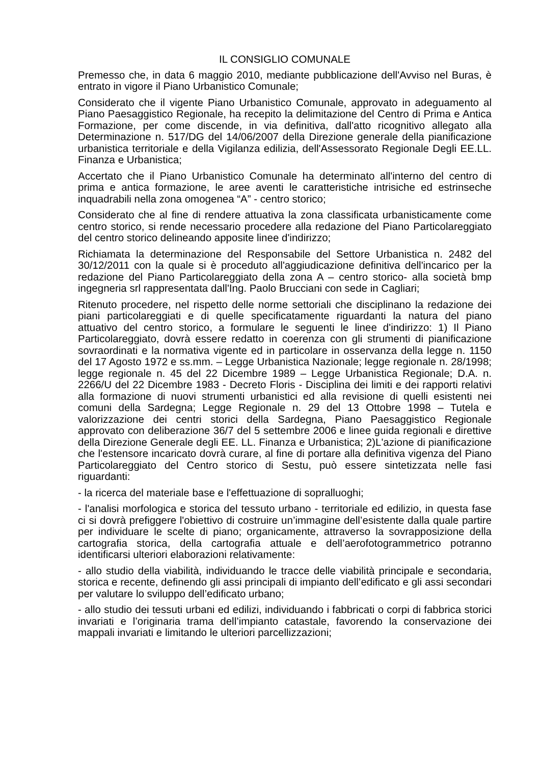IL CONSIGLIO COMUNALE
Premesso che, in data 6 maggio 2010, mediante pubblicazione dell'Avviso nel Buras, è entrato in vigore il Piano Urbanistico Comunale;
Considerato che il vigente Piano Urbanistico Comunale, approvato in adeguamento al Piano Paesaggistico Regionale, ha recepito la delimitazione del Centro di Prima e Antica Formazione, per come discende, in via definitiva, dall'atto ricognitivo allegato alla Determinazione n. 517/DG del 14/06/2007 della Direzione generale della pianificazione urbanistica territoriale e della Vigilanza edilizia, dell'Assessorato Regionale Degli EE.LL. Finanza e Urbanistica;
Accertato che il Piano Urbanistico Comunale ha determinato all'interno del centro di prima e antica formazione, le aree aventi le caratteristiche intrisiche ed estrinseche inquadrabili nella zona omogenea “A” - centro storico;
Considerato che al fine di rendere attuativa la zona classificata urbanisticamente come centro storico, si rende necessario procedere alla redazione del Piano Particolareggiato del centro storico delineando apposite linee d'indirizzo;
Richiamata la determinazione del Responsabile del Settore Urbanistica n. 2482 del 30/12/2011 con la quale si è proceduto all'aggiudicazione definitiva dell'incarico per la redazione del Piano Particolareggiato della zona A – centro storico- alla società bmp ingegneria srl rappresentata dall'Ing. Paolo Brucciani con sede in Cagliari;
Ritenuto procedere, nel rispetto delle norme settoriali che disciplinano la redazione dei piani particolareggiati e di quelle specificatamente riguardanti la natura del piano attuativo del centro storico, a formulare le seguenti le linee d'indirizzo: 1) Il Piano Particolareggiato, dovrà essere redatto in coerenza con gli strumenti di pianificazione sovraordinati e la normativa vigente ed in particolare in osservanza della legge n. 1150 del 17 Agosto 1972 e ss.mm. – Legge Urbanistica Nazionale; legge regionale n. 28/1998; legge regionale n. 45 del 22 Dicembre 1989 – Legge Urbanistica Regionale; D.A. n. 2266/U del 22 Dicembre 1983 - Decreto Floris - Disciplina dei limiti e dei rapporti relativi alla formazione di nuovi strumenti urbanistici ed alla revisione di quelli esistenti nei comuni della Sardegna; Legge Regionale n. 29 del 13 Ottobre 1998 – Tutela e valorizzazione dei centri storici della Sardegna, Piano Paesaggistico Regionale approvato con deliberazione 36/7 del 5 settembre 2006 e linee guida regionali e direttive della Direzione Generale degli EE. LL. Finanza e Urbanistica; 2)L'azione di pianificazione che l'estensore incaricato dovrà curare, al fine di portare alla definitiva vigenza del Piano Particolareggiato del Centro storico di Sestu, può essere sintetizzata nelle fasi riguardanti:
- la ricerca del materiale base e l'effettuazione di sopralluoghi;
- l'analisi morfologica e storica del tessuto urbano - territoriale ed edilizio, in questa fase ci si dovrà prefiggere l'obiettivo di costruire un’immagine dell’esistente dalla quale partire per individuare le scelte di piano; organicamente, attraverso la sovrapposizione della cartografia storica, della cartografia attuale e dell’aerofotogrammetrico potranno identificarsi ulteriori elaborazioni relativamente:
- allo studio della viabilità, individuando le tracce delle viabilità principale e secondaria, storica e recente, definendo gli assi principali di impianto dell’edificato e gli assi secondari per valutare lo sviluppo dell’edificato urbano;
- allo studio dei tessuti urbani ed edilizi, individuando i fabbricati o corpi di fabbrica storici invariati e l’originaria trama dell’impianto catastale, favorendo la conservazione dei mappali invariati e limitando le ulteriori parcellizzazioni;